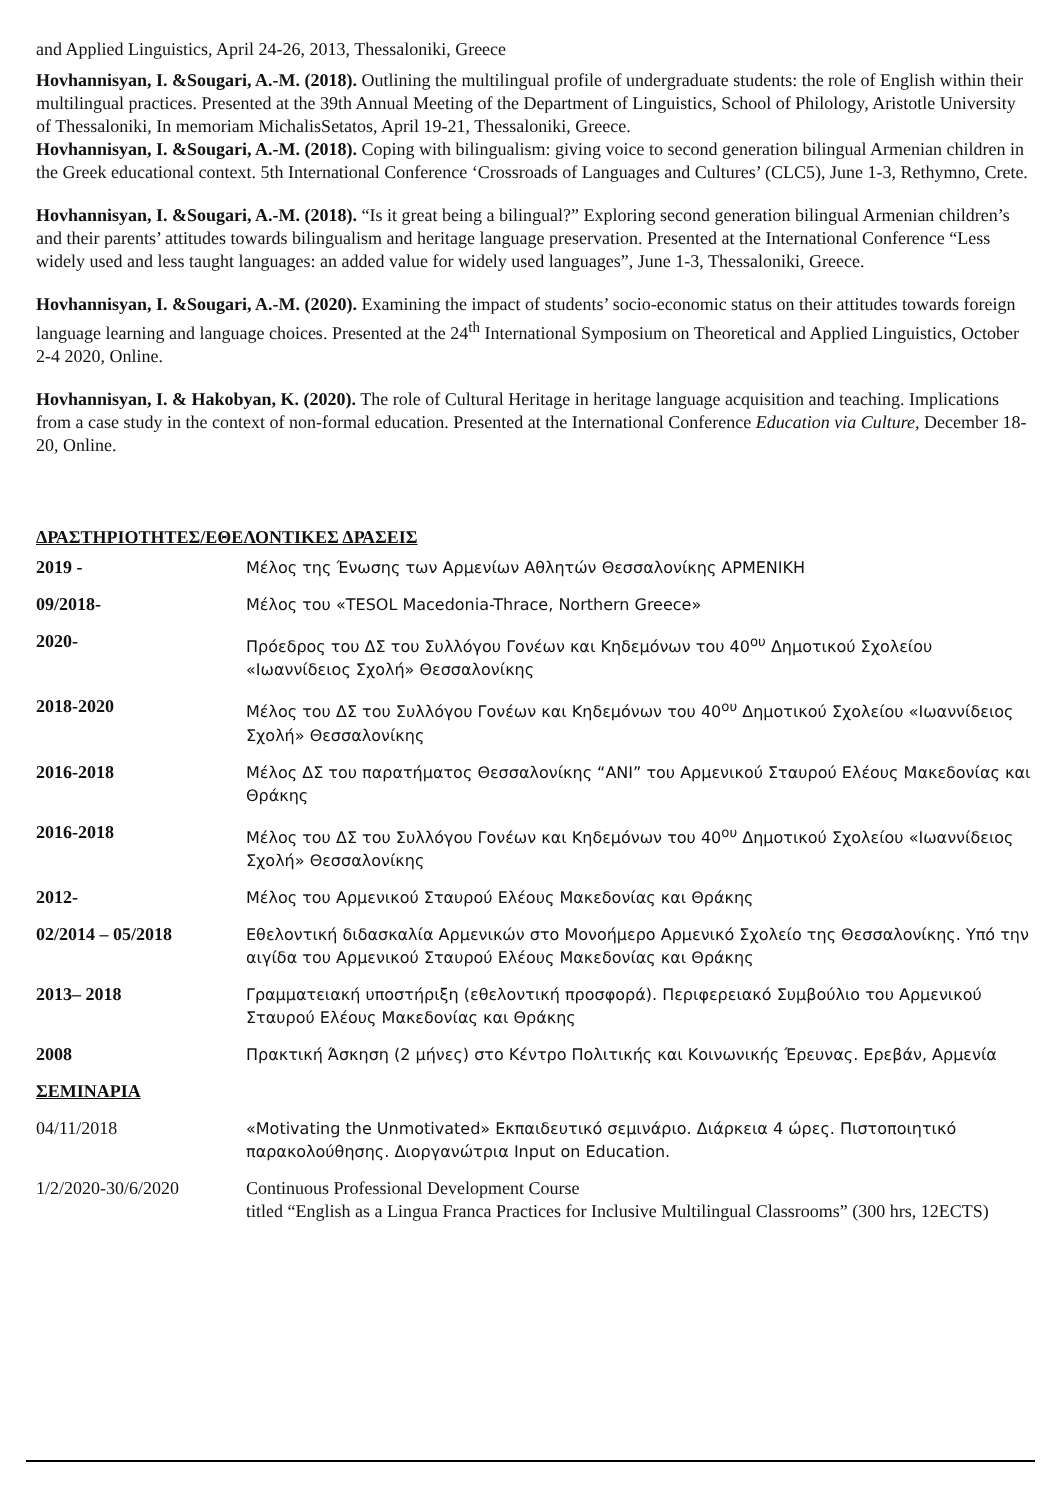and Applied Linguistics, April 24-26, 2013, Thessaloniki, Greece
Hovhannisyan, I. &Sougari, A.-M. (2018). Outlining the multilingual profile of undergraduate students: the role of English within their multilingual practices. Presented at the 39th Annual Meeting of the Department of Linguistics, School of Philology, Aristotle University of Thessaloniki, In memoriam MichalisSetatos, April 19-21, Thessaloniki, Greece.
Hovhannisyan, I. &Sougari, A.-M. (2018). Coping with bilingualism: giving voice to second generation bilingual Armenian children in the Greek educational context. 5th International Conference ‘Crossroads of Languages and Cultures’ (CLC5), June 1-3, Rethymno, Crete.
Hovhannisyan, I. &Sougari, A.-M. (2018). “Is it great being a bilingual?” Exploring second generation bilingual Armenian children’s and their parents’ attitudes towards bilingualism and heritage language preservation. Presented at the International Conference “Less widely used and less taught languages: an added value for widely used languages”, June 1-3, Thessaloniki, Greece.
Hovhannisyan, I. &Sougari, A.-M. (2020). Examining the impact of students’ socio-economic status on their attitudes towards foreign language learning and language choices. Presented at the 24<sup>th</sup> International Symposium on Theoretical and Applied Linguistics, October 2-4 2020, Online.
Hovhannisyan, I. & Hakobyan, K. (2020). The role of Cultural Heritage in heritage language acquisition and teaching. Implications from a case study in the context of non-formal education. Presented at the International Conference Education via Culture, December 18-20, Online.
ΔΡΑΣΤΗΡΙΟΤΗΤΕΣ/ΕΘΕΛΟΝΤΙΚΕΣ ΔΡΑΣΕΙΣ
| 2019 - | Μέλος της Ένωσης των Αρμενίων Αθλητών Θεσσαλονίκης ΑΡΜΕΝΙΚΗ |
| 09/2018- | Μέλος του «TESOL Macedonia-Thrace, Northern Greece» |
| 2020- | Πρόεδρος του ΔΣ του Συλλόγου Γονέων και Κηδεμόνων του 40<sup>ου</sup> Δημοτικού Σχολείου «Ιωαννίδειος Σχολή» Θεσσαλονίκης |
| 2018-2020 | Μέλος του ΔΣ του Συλλόγου Γονέων και Κηδεμόνων του 40<sup>ου</sup> Δημοτικού Σχολείου «Ιωαννίδειος Σχολή» Θεσσαλονίκης |
| 2016-2018 | Μέλος ΔΣ του παρατήματος Θεσσαλονίκης “ΑΝΙ” του Αρμενικού Σταυρού Ελέους Μακεδονίας και Θράκης |
| 2016-2018 | Μέλος του ΔΣ του Συλλόγου Γονέων και Κηδεμόνων του 40<sup>ου</sup> Δημοτικού Σχολείου «Ιωαννίδειος Σχολή» Θεσσαλονίκης |
| 2012- | Μέλος του Αρμενικού Σταυρού Ελέους Μακεδονίας και Θράκης |
| 02/2014 – 05/2018 | Εθελοντική διδασκαλία Αρμενικών στο Μονοήμερο Αρμενικό Σχολείο της Θεσσαλονίκης. Υπό την αιγίδα του Αρμενικού Σταυρού Ελέους Μακεδονίας και Θράκης |
| 2013– 2018 | Γραμματειακή υποστήριξη (εθελοντική προσφορά). Περιφερειακό Συμβούλιο του Αρμενικού Σταυρού Ελέους Μακεδονίας και Θράκης |
| 2008 | Πρακτική Άσκηση (2 μήνες) στο Κέντρο Πολιτικής και Κοινωνικής Έρευνας. Ερεβάν, Αρμενία |
| ΣΕΜΙΝΑΡΙΑ | |
| 04/11/2018 | «Motivating the Unmotivated» Εκπαιδευτικό σεμινάριο. Διάρκεια 4 ώρες. Πιστοποιητικό παρακολούθησης. Διοργανώτρια Input on Education. |
| 1/2/2020-30/6/2020 | Continuous Professional Development Course titled “English as a Lingua Franca Practices for Inclusive Multilingual Classrooms” (300 hrs, 12ECTS) |